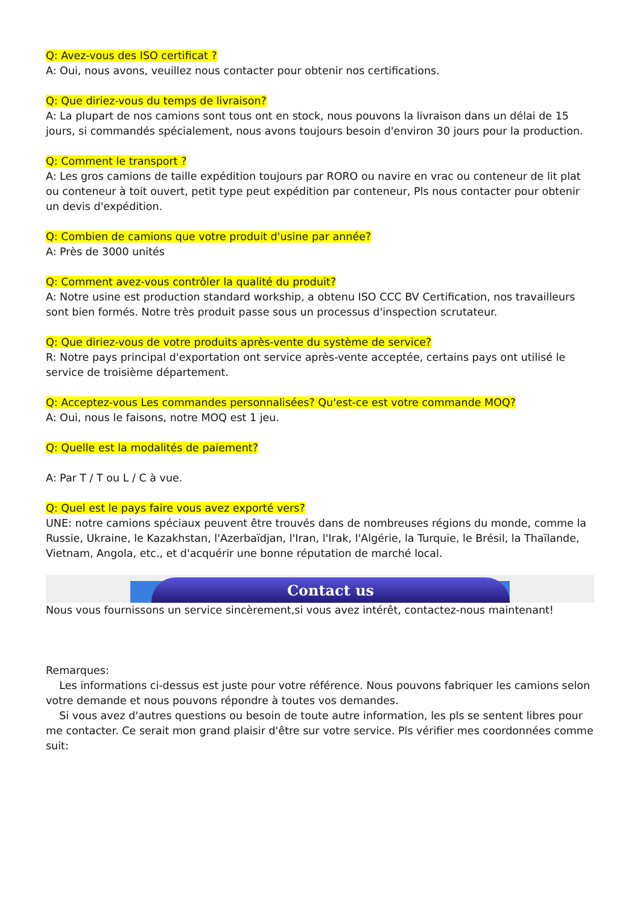Q: Avez-vous des ISO certificat ?
A: Oui, nous avons, veuillez nous contacter pour obtenir nos certifications.
Q: Que diriez-vous du temps de livraison?
A: La plupart de nos camions sont tous ont en stock, nous pouvons la livraison dans un délai de 15 jours, si commandés spécialement, nous avons toujours besoin d'environ 30 jours pour la production.
Q: Comment le transport ?
A: Les gros camions de taille expédition toujours par RORO ou navire en vrac ou conteneur de lit plat ou conteneur à toit ouvert, petit type peut expédition par conteneur, Pls nous contacter pour obtenir un devis d'expédition.
Q: Combien de camions que votre produit d'usine par année?
A: Près de 3000 unités
Q: Comment avez-vous contrôler la qualité du produit?
A: Notre usine est production standard workship, a obtenu ISO CCC BV Certification, nos travailleurs sont bien formés. Notre très produit passe sous un processus d'inspection scrutateur.
Q: Que diriez-vous de votre produits après-vente du système de service?
R: Notre pays principal d'exportation ont service après-vente acceptée, certains pays ont utilisé le service de troisième département.
Q: Acceptez-vous Les commandes personnalisées? Qu'est-ce est votre commande MOQ?
A: Oui, nous le faisons, notre MOQ est 1 jeu.
Q: Quelle est la modalités de paiement?
A: Par T / T ou L / C à vue.
Q: Quel est le pays faire vous avez exporté vers?
UNE: notre camions spéciaux peuvent être trouvés dans de nombreuses régions du monde, comme la Russie, Ukraine, le Kazakhstan, l'Azerbaïdjan, l'Iran, l'Irak, l'Algérie, la Turquie, le Brésil, la Thaïlande, Vietnam, Angola, etc., et d'acquérir une bonne réputation de marché local.
Contact us
Nous vous fournissons un service sincèrement,si vous avez intérêt, contactez-nous maintenant!
Remarques:
Les informations ci-dessus est juste pour votre référence. Nous pouvons fabriquer les camions selon votre demande et nous pouvons répondre à toutes vos demandes.
Si vous avez d'autres questions ou besoin de toute autre information, les pls se sentent libres pour me contacter. Ce serait mon grand plaisir d'être sur votre service. Pls vérifier mes coordonnées comme suit: